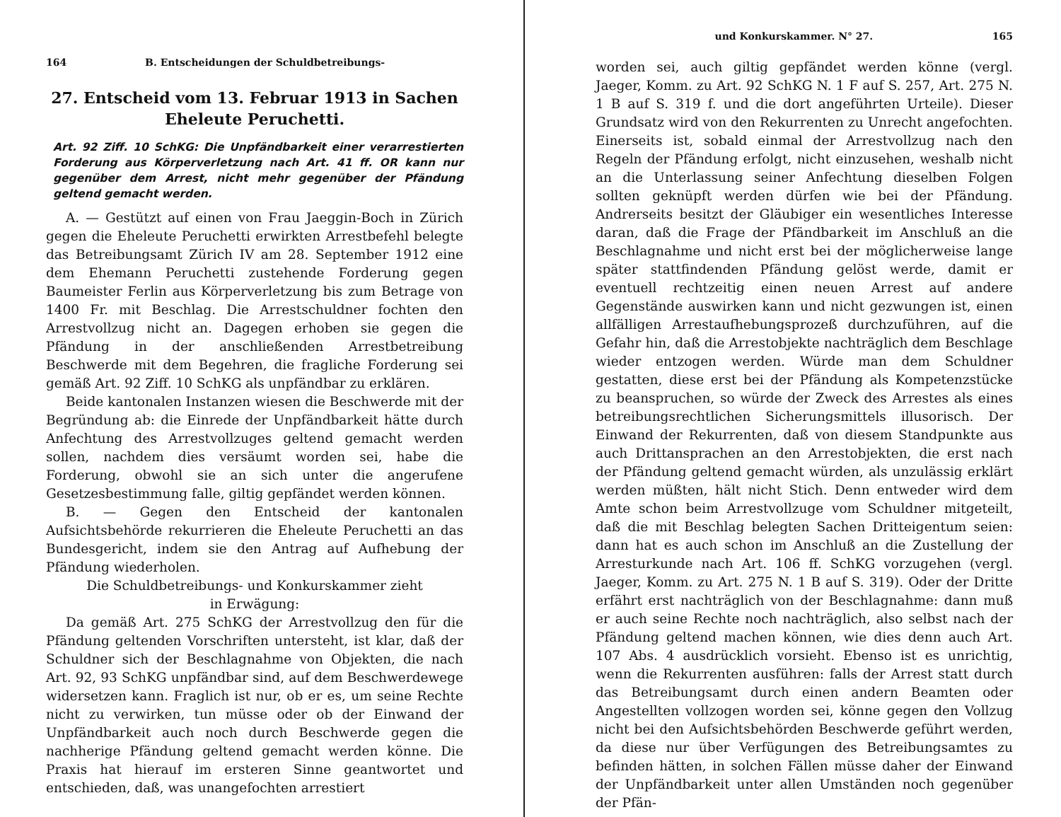164 B. Entscheidungen der Schuldbetreibungs-
27. Entscheid vom 13. Februar 1913 in Sachen
Eheleute Peruchetti.
Art. 92 Ziff. 10 SchKG: Die Unpfändbarkeit einer verarrestierten Forderung aus Körperverletzung nach Art. 41 ff. OR kann nur gegenüber dem Arrest, nicht mehr gegenüber der Pfändung geltend gemacht werden.
A. — Gestützt auf einen von Frau Jaeggin-Boch in Zürich gegen die Eheleute Peruchetti erwirkten Arrestbefehl belegte das Betreibungsamt Zürich IV am 28. September 1912 eine dem Ehemann Peruchetti zustehende Forderung gegen Baumeister Ferlin aus Körperverletzung bis zum Betrage von 1400 Fr. mit Beschlag. Die Arrestschuldner fochten den Arrestvollzug nicht an. Dagegen erhoben sie gegen die Pfändung in der anschließenden Arrestbetreibung Beschwerde mit dem Begehren, die fragliche Forderung sei gemäß Art. 92 Ziff. 10 SchKG als unpfändbar zu erklären.
Beide kantonalen Instanzen wiesen die Beschwerde mit der Begründung ab: die Einrede der Unpfändbarkeit hätte durch Anfechtung des Arrestvollzuges geltend gemacht werden sollen, nachdem dies versäumt worden sei, habe die Forderung, obwohl sie an sich unter die angerufene Gesetzesbestimmung falle, giltig gepfändet werden können.
B. — Gegen den Entscheid der kantonalen Aufsichtsbehörde rekurrieren die Eheleute Peruchetti an das Bundesgericht, indem sie den Antrag auf Aufhebung der Pfändung wiederholen.
Die Schuldbetreibungs- und Konkurskammer zieht
in Erwägung:
Da gemäß Art. 275 SchKG der Arrestvollzug den für die Pfändung geltenden Vorschriften untersteht, ist klar, daß der Schuldner sich der Beschlagnahme von Objekten, die nach Art. 92, 93 SchKG unpfändbar sind, auf dem Beschwerdewege widersetzen kann. Fraglich ist nur, ob er es, um seine Rechte nicht zu verwirken, tun müsse oder ob der Einwand der Unpfändbarkeit auch noch durch Beschwerde gegen die nachherige Pfändung geltend gemacht werden könne. Die Praxis hat hierauf im ersteren Sinne geantwortet und entschieden, daß, was unangefochten arrestiert
und Konkurskammer. N° 27. 165
worden sei, auch giltig gepfändet werden könne (vergl. Jaeger, Komm. zu Art. 92 SchKG N. 1 F auf S. 257, Art. 275 N. 1 B auf S. 319 f. und die dort angeführten Urteile). Dieser Grundsatz wird von den Rekurrenten zu Unrecht angefochten. Einerseits ist, sobald einmal der Arrestvollzug nach den Regeln der Pfändung erfolgt, nicht einzusehen, weshalb nicht an die Unterlassung seiner Anfechtung dieselben Folgen sollten geknüpft werden dürfen wie bei der Pfändung. Andrerseits besitzt der Gläubiger ein wesentliches Interesse daran, daß die Frage der Pfändbarkeit im Anschluß an die Beschlagnahme und nicht erst bei der möglicherweise lange später stattfindenden Pfändung gelöst werde, damit er eventuell rechtzeitig einen neuen Arrest auf andere Gegenstände auswirken kann und nicht gezwungen ist, einen allfälligen Arrestaufhebungsprozeß durchzuführen, auf die Gefahr hin, daß die Arrestobjekte nachträglich dem Beschlage wieder entzogen werden. Würde man dem Schuldner gestatten, diese erst bei der Pfändung als Kompetenzstücke zu beanspruchen, so würde der Zweck des Arrestes als eines betreibungsrechtlichen Sicherungsmittels illusorisch. Der Einwand der Rekurrenten, daß von diesem Standpunkte aus auch Drittansprachen an den Arrestobjekten, die erst nach der Pfändung geltend gemacht würden, als unzulässig erklärt werden müßten, hält nicht Stich. Denn entweder wird dem Amte schon beim Arrestvollzuge vom Schuldner mitgeteilt, daß die mit Beschlag belegten Sachen Dritteigentum seien: dann hat es auch schon im Anschluß an die Zustellung der Arresturkunde nach Art. 106 ff. SchKG vorzugehen (vergl. Jaeger, Komm. zu Art. 275 N. 1 B auf S. 319). Oder der Dritte erfährt erst nachträglich von der Beschlagnahme: dann muß er auch seine Rechte noch nachträglich, also selbst nach der Pfändung geltend machen können, wie dies denn auch Art. 107 Abs. 4 ausdrücklich vorsieht. Ebenso ist es unrichtig, wenn die Rekurrenten ausführen: falls der Arrest statt durch das Betreibungsamt durch einen andern Beamten oder Angestellten vollzogen worden sei, könne gegen den Vollzug nicht bei den Aufsichtsbehörden Beschwerde geführt werden, da diese nur über Verfügungen des Betreibungsamtes zu befinden hätten, in solchen Fällen müsse daher der Einwand der Unpfändbarkeit unter allen Umständen noch gegenüber der Pfän-